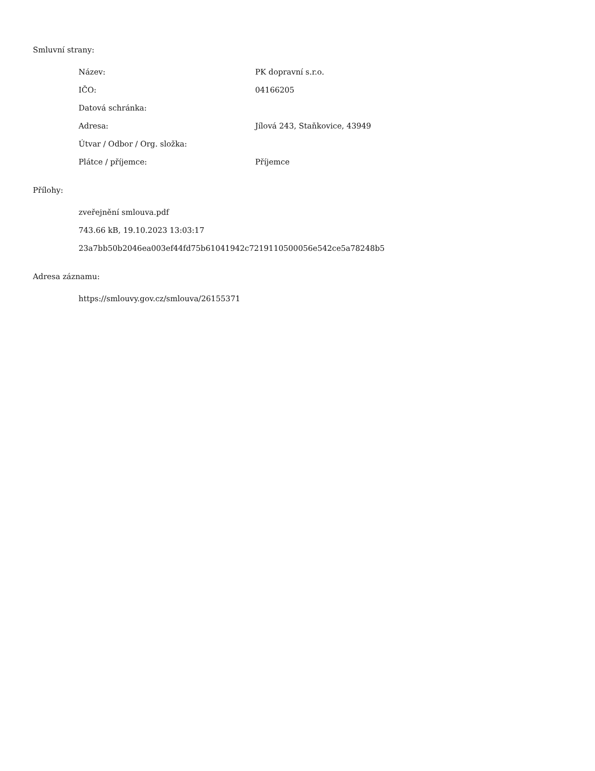Smluvní strany:
| Název: | PK dopravní s.r.o. |
| IČO: | 04166205 |
| Datová schránka: | |
| Adresa: | Jílová 243, Staňkovice, 43949 |
| Útvar / Odbor / Org. složka: | |
| Plátce / příjemce: | Příjemce |
Přílohy:
zveřejnění smlouva.pdf
743.66 kB, 19.10.2023 13:03:17
23a7bb50b2046ea003ef44fd75b61041942c7219110500056e542ce5a78248b5
Adresa záznamu:
https://smlouvy.gov.cz/smlouva/26155371